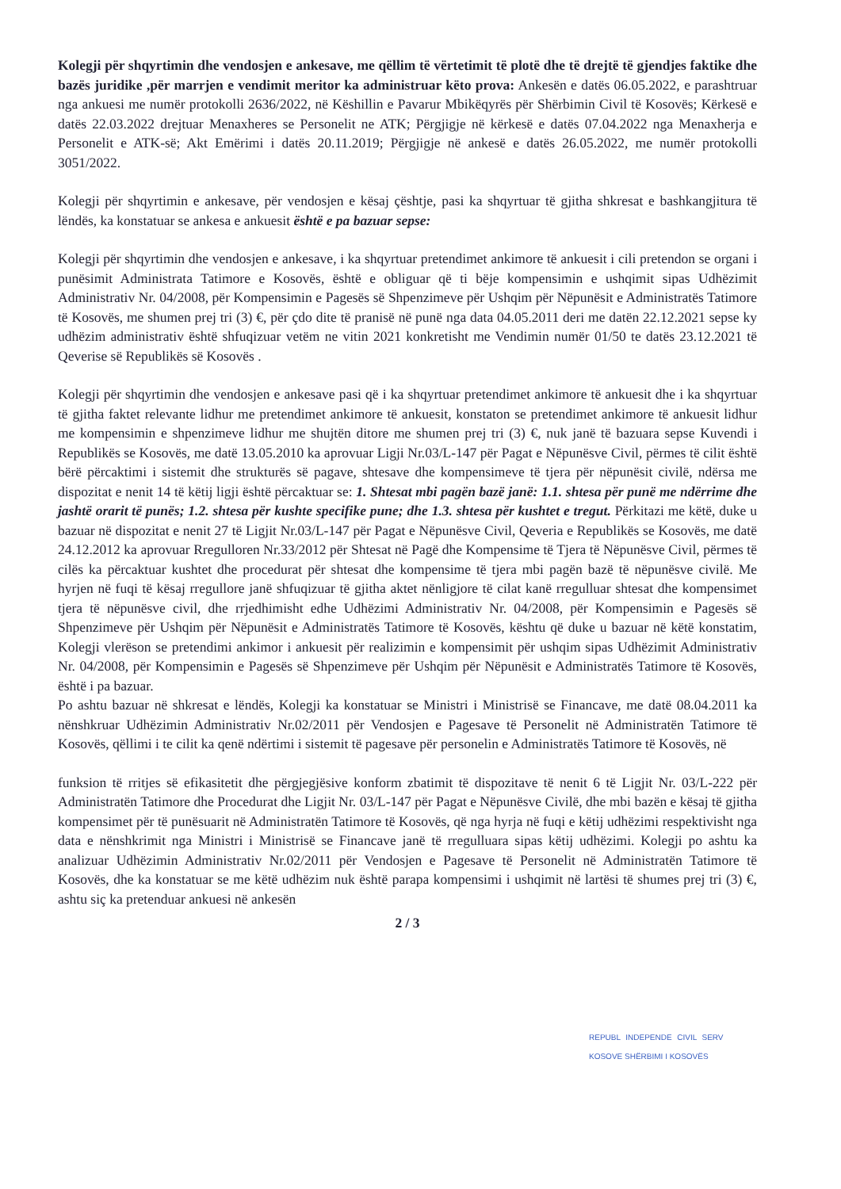Kolegji për shqyrtimin dhe vendosjen e ankesave, me qëllim të vërtetimit të plotë dhe të drejtë të gjendjes faktike dhe bazës juridike ,për marrjen e vendimit meritor ka administruar këto prova: Ankesën e datës 06.05.2022, e parashtruar nga ankuesi me numër protokolli 2636/2022, në Këshillin e Pavarur Mbikëqyrës për Shërbimin Civil të Kosovës; Kërkesë e datës 22.03.2022 drejtuar Menaxheres se Personelit ne ATK; Përgjigje në kërkesë e datës 07.04.2022 nga Menaxherja e Personelit e ATK-së; Akt Emërimi i datës 20.11.2019; Përgjigje në ankesë e datës 26.05.2022, me numër protokolli 3051/2022.
Kolegji për shqyrtimin e ankesave, për vendosjen e kësaj çështje, pasi ka shqyrtuar të gjitha shkresat e bashkangjitura të lëndës, ka konstatuar se ankesa e ankuesit është e pa bazuar sepse:
Kolegji për shqyrtimin dhe vendosjen e ankesave, i ka shqyrtuar pretendimet ankimore të ankuesit i cili pretendon se organi i punësimit Administrata Tatimore e Kosovës, është e obliguar që ti bëje kompensimin e ushqimit sipas Udhëzimit Administrativ Nr. 04/2008, për Kompensimin e Pagesës së Shpenzimeve për Ushqim për Nëpunësit e Administratës Tatimore të Kosovës, me shumen prej tri (3) €, për çdo dite të pranisë në punë nga data 04.05.2011 deri me datën 22.12.2021 sepse ky udhëzim administrativ është shfuqizuar vetëm ne vitin 2021 konkretisht me Vendimin numër 01/50 te datës 23.12.2021 të Qeverise së Republikës së Kosovës .
Kolegji për shqyrtimin dhe vendosjen e ankesave pasi që i ka shqyrtuar pretendimet ankimore të ankuesit dhe i ka shqyrtuar të gjitha faktet relevante lidhur me pretendimet ankimore të ankuesit, konstaton se pretendimet ankimore të ankuesit lidhur me kompensimin e shpenzimeve lidhur me shujtën ditore me shumen prej tri (3) €, nuk janë të bazuara sepse Kuvendi i Republikës se Kosovës, me datë 13.05.2010 ka aprovuar Ligji Nr.03/L-147 për Pagat e Nëpunësve Civil, përmes të cilit është bërë përcaktimi i sistemit dhe strukturës së pagave, shtesave dhe kompensimeve të tjera për nëpunësit civilë, ndërsa me dispozitat e nenit 14 të këtij ligji është përcaktuar se: 1. Shtesat mbi pagën bazë janë: 1.1. shtesa për punë me ndërrime dhe jashtë orarit të punës; 1.2. shtesa për kushte specifike pune; dhe 1.3. shtesa për kushtet e tregut. Përkitazi me këtë, duke u bazuar në dispozitat e nenit 27 të Ligjit Nr.03/L-147 për Pagat e Nëpunësve Civil, Qeveria e Republikës se Kosovës, me datë 24.12.2012 ka aprovuar Rregulloren Nr.33/2012 për Shtesat në Pagë dhe Kompensime të Tjera të Nëpunësve Civil, përmes të cilës ka përcaktuar kushtet dhe procedurat për shtesat dhe kompensime të tjera mbi pagën bazë të nëpunësve civilë. Me hyrjen në fuqi të kësaj rregullore janë shfuqizuar të gjitha aktet nënligjore të cilat kanë rregulluar shtesat dhe kompensimet tjera të nëpunësve civil, dhe rrjedhimisht edhe Udhëzimi Administrativ Nr. 04/2008, për Kompensimin e Pagesës së Shpenzimeve për Ushqim për Nëpunësit e Administratës Tatimore të Kosovës, kështu që duke u bazuar në këtë konstatim, Kolegji vlerëson se pretendimi ankimor i ankuesit për realizimin e kompensimit për ushqim sipas Udhëzimit Administrativ Nr. 04/2008, për Kompensimin e Pagesës së Shpenzimeve për Ushqim për Nëpunësit e Administratës Tatimore të Kosovës, është i pa bazuar.
Po ashtu bazuar në shkresat e lëndës, Kolegji ka konstatuar se Ministri i Ministrisë se Financave, me datë 08.04.2011 ka nënshkruar Udhëzimin Administrativ Nr.02/2011 për Vendosjen e Pagesave të Personelit në Administratën Tatimore të Kosovës, qëllimi i te cilit ka qenë ndërtimi i sistemit të pagesave për personelin e Administratës Tatimore të Kosovës, në
funksion të rritjes së efikasitetit dhe përgjegjësive konform zbatimit të dispozitave të nenit 6 të Ligjit Nr. 03/L-222 për Administratën Tatimore dhe Procedurat dhe Ligjit Nr. 03/L-147 për Pagat e Nëpunësve Civilë, dhe mbi bazën e kësaj të gjitha kompensimet për të punësuarit në Administratën Tatimore të Kosovës, që nga hyrja në fuqi e këtij udhëzimi respektivisht nga data e nënshkrimit nga Ministri i Ministrisë se Financave janë të rregulluara sipas këtij udhëzimi. Kolegji po ashtu ka analizuar Udhëzimin Administrativ Nr.02/2011 për Vendosjen e Pagesave të Personelit në Administratën Tatimore të Kosovës, dhe ka konstatuar se me këtë udhëzim nuk është parapa kompensimi i ushqimit në lartësi të shumes prej tri (3) €, ashtu siç ka pretenduar ankuesi në ankesën
2 / 3
REPUBL INDEPENDE CIVIL SERV KOSOVE SHËRBIMI I KOSOVËS